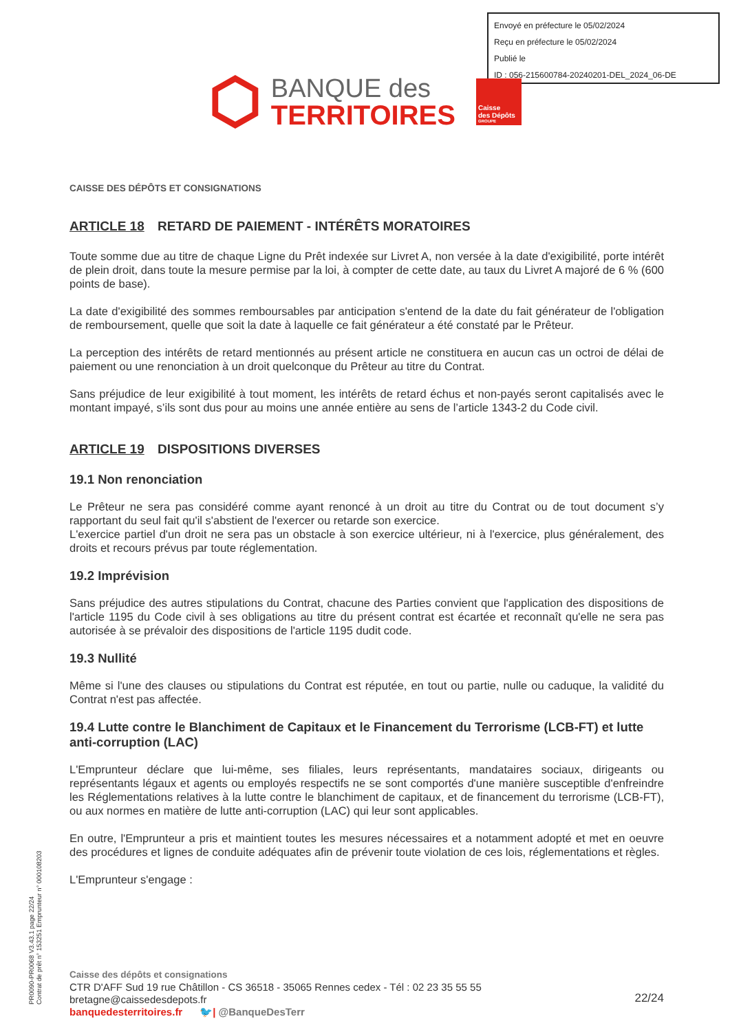Envoyé en préfecture le 05/02/2024
Reçu en préfecture le 05/02/2024
Publié le
ID : 056-215600784-20240201-DEL_2024_06-DE
BANQUE des
TERRITOIRES
Caisse
des Dépôts
GROUPE
CAISSE DES DÉPÔTS ET CONSIGNATIONS
ARTICLE 18 RETARD DE PAIEMENT - INTÉRÊTS MORATOIRES
Toute somme due au titre de chaque Ligne du Prêt indexée sur Livret A, non versée à la date d'exigibilité, porte intérêt de plein droit, dans toute la mesure permise par la loi, à compter de cette date, au taux du Livret A majoré de 6 % (600 points de base).
La date d'exigibilité des sommes remboursables par anticipation s'entend de la date du fait générateur de l'obligation de remboursement, quelle que soit la date à laquelle ce fait générateur a été constaté par le Prêteur.
La perception des intérêts de retard mentionnés au présent article ne constituera en aucun cas un octroi de délai de paiement ou une renonciation à un droit quelconque du Prêteur au titre du Contrat.
Sans préjudice de leur exigibilité à tout moment, les intérêts de retard échus et non-payés seront capitalisés avec le montant impayé, s’ils sont dus pour au moins une année entière au sens de l’article 1343-2 du Code civil.
ARTICLE 19 DISPOSITIONS DIVERSES
19.1 Non renonciation
Le Prêteur ne sera pas considéré comme ayant renoncé à un droit au titre du Contrat ou de tout document s’y rapportant du seul fait qu'il s'abstient de l'exercer ou retarde son exercice.
L'exercice partiel d'un droit ne sera pas un obstacle à son exercice ultérieur, ni à l'exercice, plus généralement, des droits et recours prévus par toute réglementation.
19.2 Imprévision
Sans préjudice des autres stipulations du Contrat, chacune des Parties convient que l'application des dispositions de l'article 1195 du Code civil à ses obligations au titre du présent contrat est écartée et reconnaît qu'elle ne sera pas autorisée à se prévaloir des dispositions de l'article 1195 dudit code.
19.3 Nullité
Même si l'une des clauses ou stipulations du Contrat est réputée, en tout ou partie, nulle ou caduque, la validité du Contrat n'est pas affectée.
19.4 Lutte contre le Blanchiment de Capitaux et le Financement du Terrorisme (LCB-FT) et lutte anti-corruption (LAC)
L'Emprunteur déclare que lui-même, ses filiales, leurs représentants, mandataires sociaux, dirigeants ou représentants légaux et agents ou employés respectifs ne se sont comportés d'une manière susceptible d'enfreindre les Réglementations relatives à la lutte contre le blanchiment de capitaux, et de financement du terrorisme (LCB-FT), ou aux normes en matière de lutte anti-corruption (LAC) qui leur sont applicables.
En outre, l'Emprunteur a pris et maintient toutes les mesures nécessaires et a notamment adopté et met en oeuvre des procédures et lignes de conduite adéquates afin de prévenir toute violation de ces lois, réglementations et règles.
L'Emprunteur s'engage :
PR0090-PR0068 V3.43.1 page 22/24
Contrat de prêt n° 153251 Emprunteur n° 000108203
Caisse des dépôts et consignations
CTR D'AFF Sud 19 rue Châtillon - CS 36518 - 35065 Rennes cedex - Tél : 02 23 35 55 55
bretagne@caissedesdepots.fr
banquedesterritoires.fr 🐦| @BanqueDesTerr
22/24